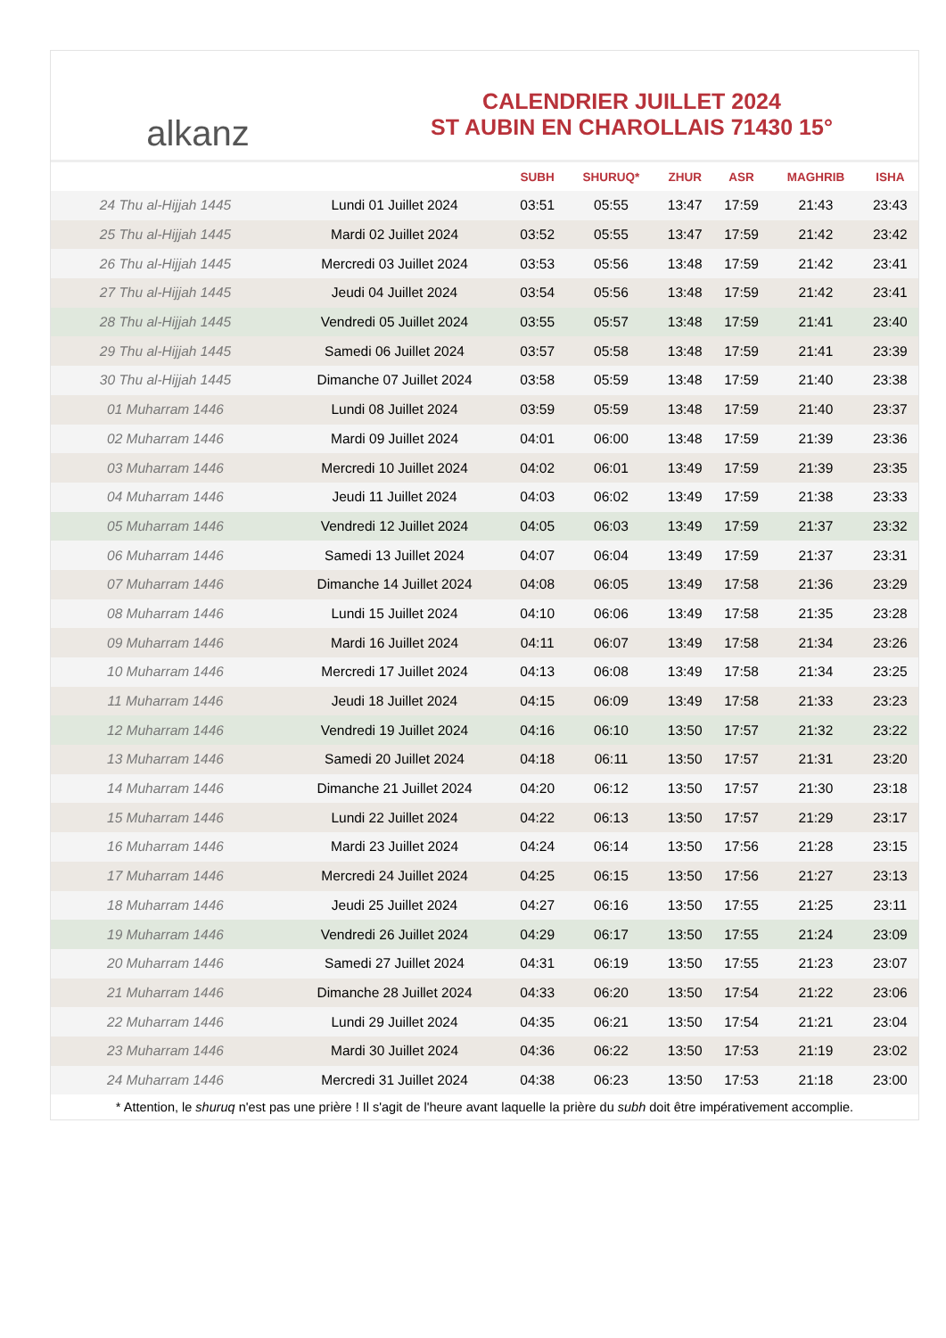alkanz
CALENDRIER JUILLET 2024
ST AUBIN EN CHAROLLAIS 71430 15°
| | | SUBH | SHURUQ* | ZHUR | ASR | MAGHRIB | ISHA |
| --- | --- | --- | --- | --- | --- | --- | --- |
| 24 Thu al-Hijjah 1445 | Lundi 01 Juillet 2024 | 03:51 | 05:55 | 13:47 | 17:59 | 21:43 | 23:43 |
| 25 Thu al-Hijjah 1445 | Mardi 02 Juillet 2024 | 03:52 | 05:55 | 13:47 | 17:59 | 21:42 | 23:42 |
| 26 Thu al-Hijjah 1445 | Mercredi 03 Juillet 2024 | 03:53 | 05:56 | 13:48 | 17:59 | 21:42 | 23:41 |
| 27 Thu al-Hijjah 1445 | Jeudi 04 Juillet 2024 | 03:54 | 05:56 | 13:48 | 17:59 | 21:42 | 23:41 |
| 28 Thu al-Hijjah 1445 | Vendredi 05 Juillet 2024 | 03:55 | 05:57 | 13:48 | 17:59 | 21:41 | 23:40 |
| 29 Thu al-Hijjah 1445 | Samedi 06 Juillet 2024 | 03:57 | 05:58 | 13:48 | 17:59 | 21:41 | 23:39 |
| 30 Thu al-Hijjah 1445 | Dimanche 07 Juillet 2024 | 03:58 | 05:59 | 13:48 | 17:59 | 21:40 | 23:38 |
| 01 Muharram 1446 | Lundi 08 Juillet 2024 | 03:59 | 05:59 | 13:48 | 17:59 | 21:40 | 23:37 |
| 02 Muharram 1446 | Mardi 09 Juillet 2024 | 04:01 | 06:00 | 13:48 | 17:59 | 21:39 | 23:36 |
| 03 Muharram 1446 | Mercredi 10 Juillet 2024 | 04:02 | 06:01 | 13:49 | 17:59 | 21:39 | 23:35 |
| 04 Muharram 1446 | Jeudi 11 Juillet 2024 | 04:03 | 06:02 | 13:49 | 17:59 | 21:38 | 23:33 |
| 05 Muharram 1446 | Vendredi 12 Juillet 2024 | 04:05 | 06:03 | 13:49 | 17:59 | 21:37 | 23:32 |
| 06 Muharram 1446 | Samedi 13 Juillet 2024 | 04:07 | 06:04 | 13:49 | 17:59 | 21:37 | 23:31 |
| 07 Muharram 1446 | Dimanche 14 Juillet 2024 | 04:08 | 06:05 | 13:49 | 17:58 | 21:36 | 23:29 |
| 08 Muharram 1446 | Lundi 15 Juillet 2024 | 04:10 | 06:06 | 13:49 | 17:58 | 21:35 | 23:28 |
| 09 Muharram 1446 | Mardi 16 Juillet 2024 | 04:11 | 06:07 | 13:49 | 17:58 | 21:34 | 23:26 |
| 10 Muharram 1446 | Mercredi 17 Juillet 2024 | 04:13 | 06:08 | 13:49 | 17:58 | 21:34 | 23:25 |
| 11 Muharram 1446 | Jeudi 18 Juillet 2024 | 04:15 | 06:09 | 13:49 | 17:58 | 21:33 | 23:23 |
| 12 Muharram 1446 | Vendredi 19 Juillet 2024 | 04:16 | 06:10 | 13:50 | 17:57 | 21:32 | 23:22 |
| 13 Muharram 1446 | Samedi 20 Juillet 2024 | 04:18 | 06:11 | 13:50 | 17:57 | 21:31 | 23:20 |
| 14 Muharram 1446 | Dimanche 21 Juillet 2024 | 04:20 | 06:12 | 13:50 | 17:57 | 21:30 | 23:18 |
| 15 Muharram 1446 | Lundi 22 Juillet 2024 | 04:22 | 06:13 | 13:50 | 17:57 | 21:29 | 23:17 |
| 16 Muharram 1446 | Mardi 23 Juillet 2024 | 04:24 | 06:14 | 13:50 | 17:56 | 21:28 | 23:15 |
| 17 Muharram 1446 | Mercredi 24 Juillet 2024 | 04:25 | 06:15 | 13:50 | 17:56 | 21:27 | 23:13 |
| 18 Muharram 1446 | Jeudi 25 Juillet 2024 | 04:27 | 06:16 | 13:50 | 17:55 | 21:25 | 23:11 |
| 19 Muharram 1446 | Vendredi 26 Juillet 2024 | 04:29 | 06:17 | 13:50 | 17:55 | 21:24 | 23:09 |
| 20 Muharram 1446 | Samedi 27 Juillet 2024 | 04:31 | 06:19 | 13:50 | 17:55 | 21:23 | 23:07 |
| 21 Muharram 1446 | Dimanche 28 Juillet 2024 | 04:33 | 06:20 | 13:50 | 17:54 | 21:22 | 23:06 |
| 22 Muharram 1446 | Lundi 29 Juillet 2024 | 04:35 | 06:21 | 13:50 | 17:54 | 21:21 | 23:04 |
| 23 Muharram 1446 | Mardi 30 Juillet 2024 | 04:36 | 06:22 | 13:50 | 17:53 | 21:19 | 23:02 |
| 24 Muharram 1446 | Mercredi 31 Juillet 2024 | 04:38 | 06:23 | 13:50 | 17:53 | 21:18 | 23:00 |
* Attention, le shuruq n'est pas une prière ! Il s'agit de l'heure avant laquelle la prière du subh doit être impérativement accomplie.